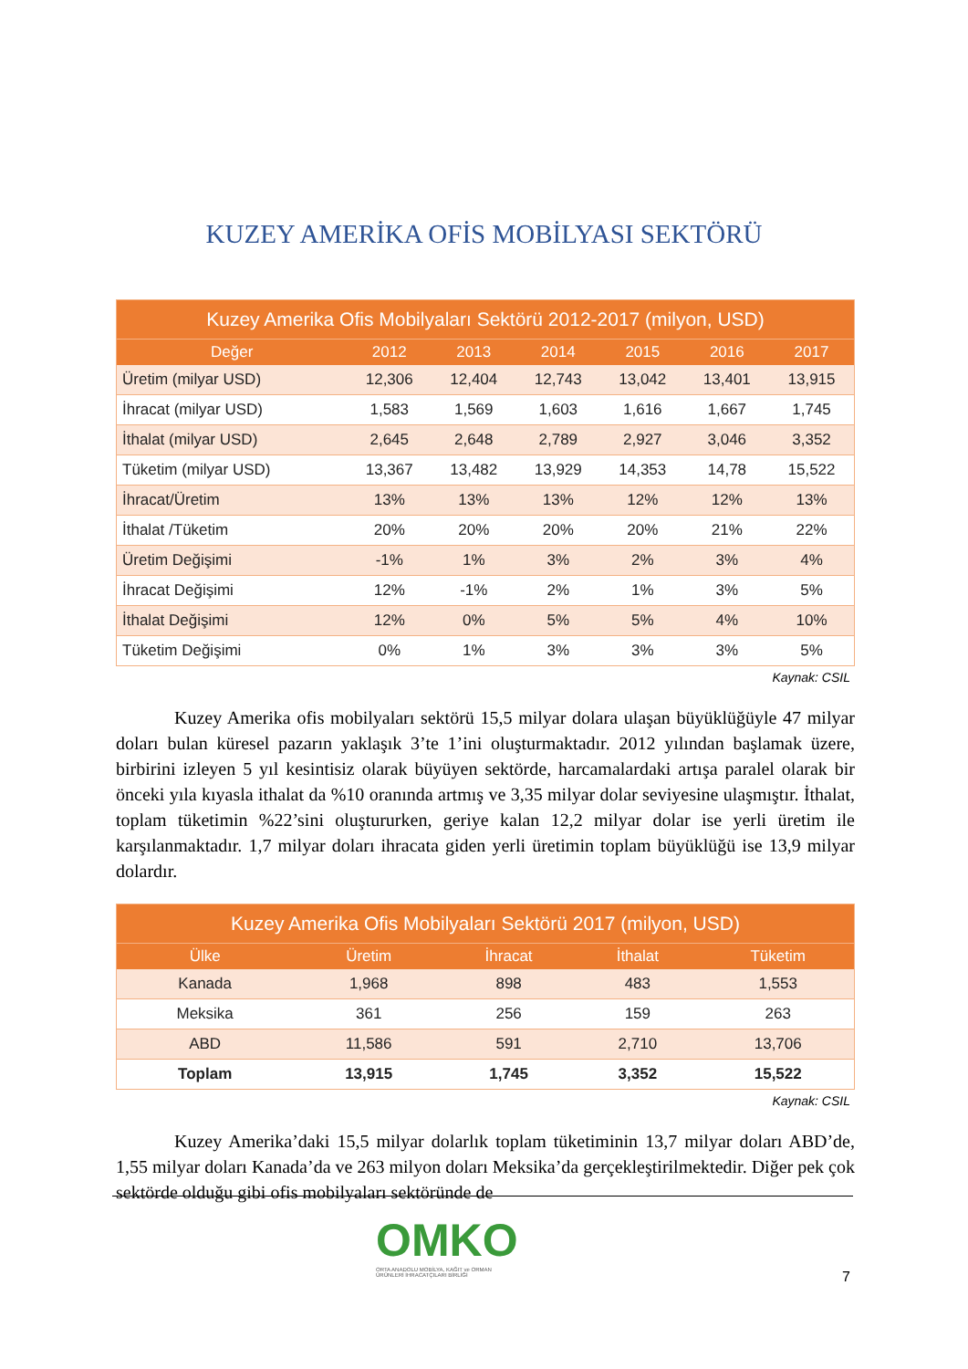KUZEY AMERİKA OFİS MOBİLYASI SEKTÖRÜ
| Kuzey Amerika Ofis Mobilyaları Sektörü 2012-2017 (milyon, USD) | | | | | | |
| --- | --- | --- | --- | --- | --- | --- |
| Değer | 2012 | 2013 | 2014 | 2015 | 2016 | 2017 |
| Üretim (milyar USD) | 12,306 | 12,404 | 12,743 | 13,042 | 13,401 | 13,915 |
| İhracat (milyar USD) | 1,583 | 1,569 | 1,603 | 1,616 | 1,667 | 1,745 |
| İthalat (milyar USD) | 2,645 | 2,648 | 2,789 | 2,927 | 3,046 | 3,352 |
| Tüketim (milyar USD) | 13,367 | 13,482 | 13,929 | 14,353 | 14,78 | 15,522 |
| İhracat/Üretim | 13% | 13% | 13% | 12% | 12% | 13% |
| İthalat /Tüketim | 20% | 20% | 20% | 20% | 21% | 22% |
| Üretim Değişimi | -1% | 1% | 3% | 2% | 3% | 4% |
| İhracat Değişimi | 12% | -1% | 2% | 1% | 3% | 5% |
| İthalat Değişimi | 12% | 0% | 5% | 5% | 4% | 10% |
| Tüketim Değişimi | 0% | 1% | 3% | 3% | 3% | 5% |
Kaynak: CSIL
Kuzey Amerika ofis mobilyaları sektörü 15,5 milyar dolara ulaşan büyüklüğüyle 47 milyar doları bulan küresel pazarın yaklaşık 3’te 1’ini oluşturmaktadır. 2012 yılından başlamak üzere, birbirini izleyen 5 yıl kesintisiz olarak büyüyen sektörde, harcamalardaki artışa paralel olarak bir önceki yıla kıyasla ithalat da %10 oranında artmış ve 3,35 milyar dolar seviyesine ulaşmıştır. İthalat, toplam tüketimin %22’sini oluştururken, geriye kalan 12,2 milyar dolar ise yerli üretim ile karşılanmaktadır. 1,7 milyar doları ihracata giden yerli üretimin toplam büyüklüğü ise 13,9 milyar dolardır.
| Kuzey Amerika Ofis Mobilyaları Sektörü 2017 (milyon, USD) | | | | |
| --- | --- | --- | --- | --- |
| Ülke | Üretim | İhracat | İthalat | Tüketim |
| Kanada | 1,968 | 898 | 483 | 1,553 |
| Meksika | 361 | 256 | 159 | 263 |
| ABD | 11,586 | 591 | 2,710 | 13,706 |
| Toplam | 13,915 | 1,745 | 3,352 | 15,522 |
Kaynak: CSIL
Kuzey Amerika’daki 15,5 milyar dolarlık toplam tüketiminin 13,7 milyar doları ABD’de, 1,55 milyar doları Kanada’da ve 263 milyon doları Meksika’da gerçekleştirilmektedir. Diğer pek çok sektörde olduğu gibi ofis mobilyaları sektöründe de
OMKO
ORTA ANADOLU MOBİLYA, KAĞIT ve ORMAN
ÜRÜNLERİ İHRACATÇILARI BİRLİĞİ
7